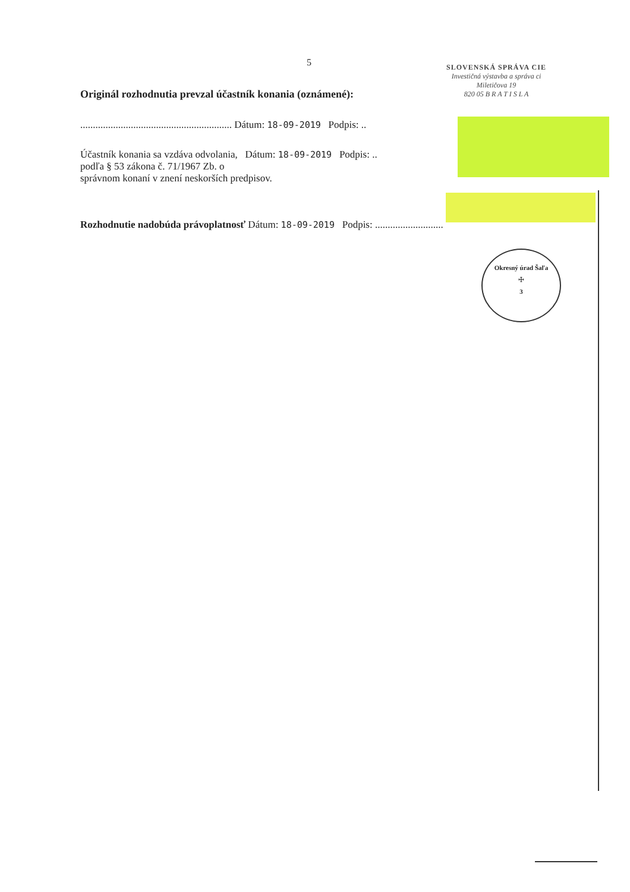5
SLOVENSKÁ SPRÁVA CIE
Investičná výstavba a správa ci
Miletičova 19
820 05 B R A T I S L A
Originál rozhodnutia prevzal účastník konania (oznámené):
............................................................ Dátum: 18-09-2019 Podpis: ..
Účastník konania sa vzdáva odvolania, Dátum: 18-09-2019 Podpis: ..
podľa § 53 zákona č. 71/1967 Zb. o
správnom konaní v znení neskorších predpisov.
Rozhodnutie nadobúda právoplatnosť Dátum: 18-09-2019 Podpis: ...........................
Okresný úrad Šaľa
☩
3